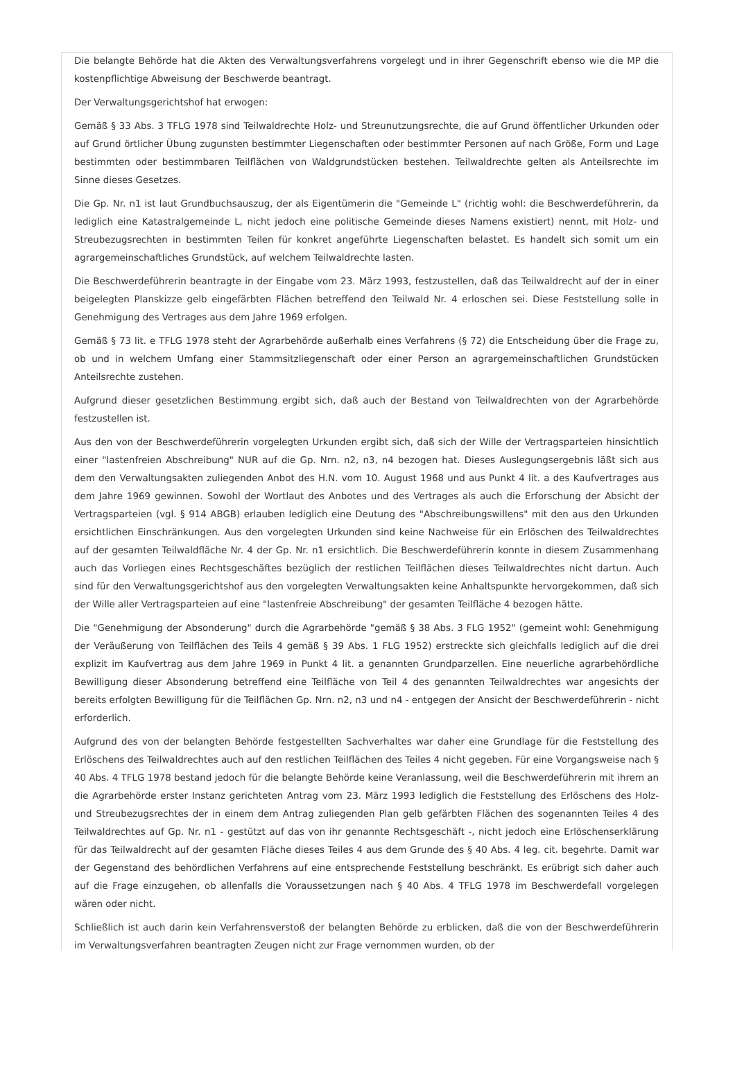Die belangte Behörde hat die Akten des Verwaltungsverfahrens vorgelegt und in ihrer Gegenschrift ebenso wie die MP die kostenpflichtige Abweisung der Beschwerde beantragt.
Der Verwaltungsgerichtshof hat erwogen:
Gemäß § 33 Abs. 3 TFLG 1978 sind Teilwaldrechte Holz- und Streunutzungsrechte, die auf Grund öffentlicher Urkunden oder auf Grund örtlicher Übung zugunsten bestimmter Liegenschaften oder bestimmter Personen auf nach Größe, Form und Lage bestimmten oder bestimmbaren Teilflächen von Waldgrundstücken bestehen. Teilwaldrechte gelten als Anteilsrechte im Sinne dieses Gesetzes.
Die Gp. Nr. n1 ist laut Grundbuchsauszug, der als Eigentümerin die "Gemeinde L" (richtig wohl: die Beschwerdeführerin, da lediglich eine Katastralgemeinde L, nicht jedoch eine politische Gemeinde dieses Namens existiert) nennt, mit Holz- und Streubezugsrechten in bestimmten Teilen für konkret angeführte Liegenschaften belastet. Es handelt sich somit um ein agrargemeinschaftliches Grundstück, auf welchem Teilwaldrechte lasten.
Die Beschwerdeführerin beantragte in der Eingabe vom 23. März 1993, festzustellen, daß das Teilwaldrecht auf der in einer beigelegten Planskizze gelb eingefärbten Flächen betreffend den Teilwald Nr. 4 erloschen sei. Diese Feststellung solle in Genehmigung des Vertrages aus dem Jahre 1969 erfolgen.
Gemäß § 73 lit. e TFLG 1978 steht der Agrarbehörde außerhalb eines Verfahrens (§ 72) die Entscheidung über die Frage zu, ob und in welchem Umfang einer Stammsitzliegenschaft oder einer Person an agrargemeinschaftlichen Grundstücken Anteilsrechte zustehen.
Aufgrund dieser gesetzlichen Bestimmung ergibt sich, daß auch der Bestand von Teilwaldrechten von der Agrarbehörde festzustellen ist.
Aus den von der Beschwerdeführerin vorgelegten Urkunden ergibt sich, daß sich der Wille der Vertragsparteien hinsichtlich einer "lastenfreien Abschreibung" NUR auf die Gp. Nrn. n2, n3, n4 bezogen hat. Dieses Auslegungsergebnis läßt sich aus dem den Verwaltungsakten zuliegenden Anbot des H.N. vom 10. August 1968 und aus Punkt 4 lit. a des Kaufvertrages aus dem Jahre 1969 gewinnen. Sowohl der Wortlaut des Anbotes und des Vertrages als auch die Erforschung der Absicht der Vertragsparteien (vgl. § 914 ABGB) erlauben lediglich eine Deutung des "Abschreibungswillens" mit den aus den Urkunden ersichtlichen Einschränkungen. Aus den vorgelegten Urkunden sind keine Nachweise für ein Erlöschen des Teilwaldrechtes auf der gesamten Teilwaldfläche Nr. 4 der Gp. Nr. n1 ersichtlich. Die Beschwerdeführerin konnte in diesem Zusammenhang auch das Vorliegen eines Rechtsgeschäftes bezüglich der restlichen Teilflächen dieses Teilwaldrechtes nicht dartun. Auch sind für den Verwaltungsgerichtshof aus den vorgelegten Verwaltungsakten keine Anhaltspunkte hervorgekommen, daß sich der Wille aller Vertragsparteien auf eine "lastenfreie Abschreibung" der gesamten Teilfläche 4 bezogen hätte.
Die "Genehmigung der Absonderung" durch die Agrarbehörde "gemäß § 38 Abs. 3 FLG 1952" (gemeint wohl: Genehmigung der Veräußerung von Teilflächen des Teils 4 gemäß § 39 Abs. 1 FLG 1952) erstreckte sich gleichfalls lediglich auf die drei explizit im Kaufvertrag aus dem Jahre 1969 in Punkt 4 lit. a genannten Grundparzellen. Eine neuerliche agrarbehördliche Bewilligung dieser Absonderung betreffend eine Teilfläche von Teil 4 des genannten Teilwaldrechtes war angesichts der bereits erfolgten Bewilligung für die Teilflächen Gp. Nrn. n2, n3 und n4 - entgegen der Ansicht der Beschwerdeführerin - nicht erforderlich.
Aufgrund des von der belangten Behörde festgestellten Sachverhaltes war daher eine Grundlage für die Feststellung des Erlöschens des Teilwaldrechtes auch auf den restlichen Teilflächen des Teiles 4 nicht gegeben. Für eine Vorgangsweise nach § 40 Abs. 4 TFLG 1978 bestand jedoch für die belangte Behörde keine Veranlassung, weil die Beschwerdeführerin mit ihrem an die Agrarbehörde erster Instanz gerichteten Antrag vom 23. März 1993 lediglich die Feststellung des Erlöschens des Holz- und Streubezugsrechtes der in einem dem Antrag zuliegenden Plan gelb gefärbten Flächen des sogenannten Teiles 4 des Teilwaldrechtes auf Gp. Nr. n1 - gestützt auf das von ihr genannte Rechtsgeschäft -, nicht jedoch eine Erlöschenserklärung für das Teilwaldrecht auf der gesamten Fläche dieses Teiles 4 aus dem Grunde des § 40 Abs. 4 leg. cit. begehrte. Damit war der Gegenstand des behördlichen Verfahrens auf eine entsprechende Feststellung beschränkt. Es erübrigt sich daher auch auf die Frage einzugehen, ob allenfalls die Voraussetzungen nach § 40 Abs. 4 TFLG 1978 im Beschwerdefall vorgelegen wären oder nicht.
Schließlich ist auch darin kein Verfahrensverstoß der belangten Behörde zu erblicken, daß die von der Beschwerdeführerin im Verwaltungsverfahren beantragten Zeugen nicht zur Frage vernommen wurden, ob der